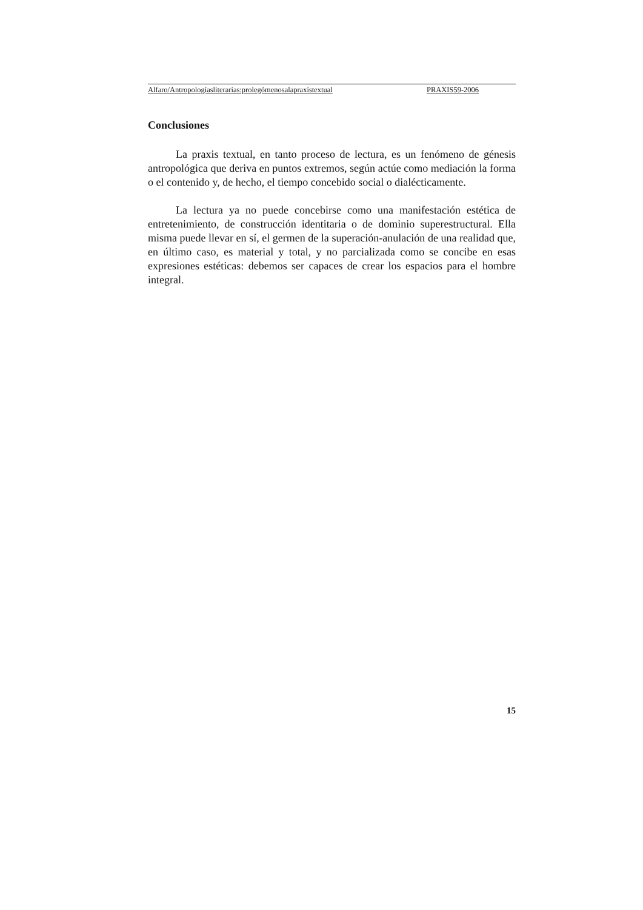Alfaro/Antropologíasliterarias:prolegómenosalapraxistextual PRAXIS59-2006
Conclusiones
La praxis textual, en tanto proceso de lectura, es un fenómeno de génesis antropológica que deriva en puntos extremos, según actúe como mediación la forma o el contenido y, de hecho, el tiempo concebido social o dialéctica­mente.
La lectura ya no puede concebirse como una manifestación estética de entretenimiento, de construcción identitaria o de dominio superestructural. Ella misma puede llevar en sí, el germen de la superación-anulación de una realidad que, en último caso, es material y total, y no parcializada como se concibe en esas expresiones estéticas: debemos ser capaces de crear los espacios para el hombre integral.
15